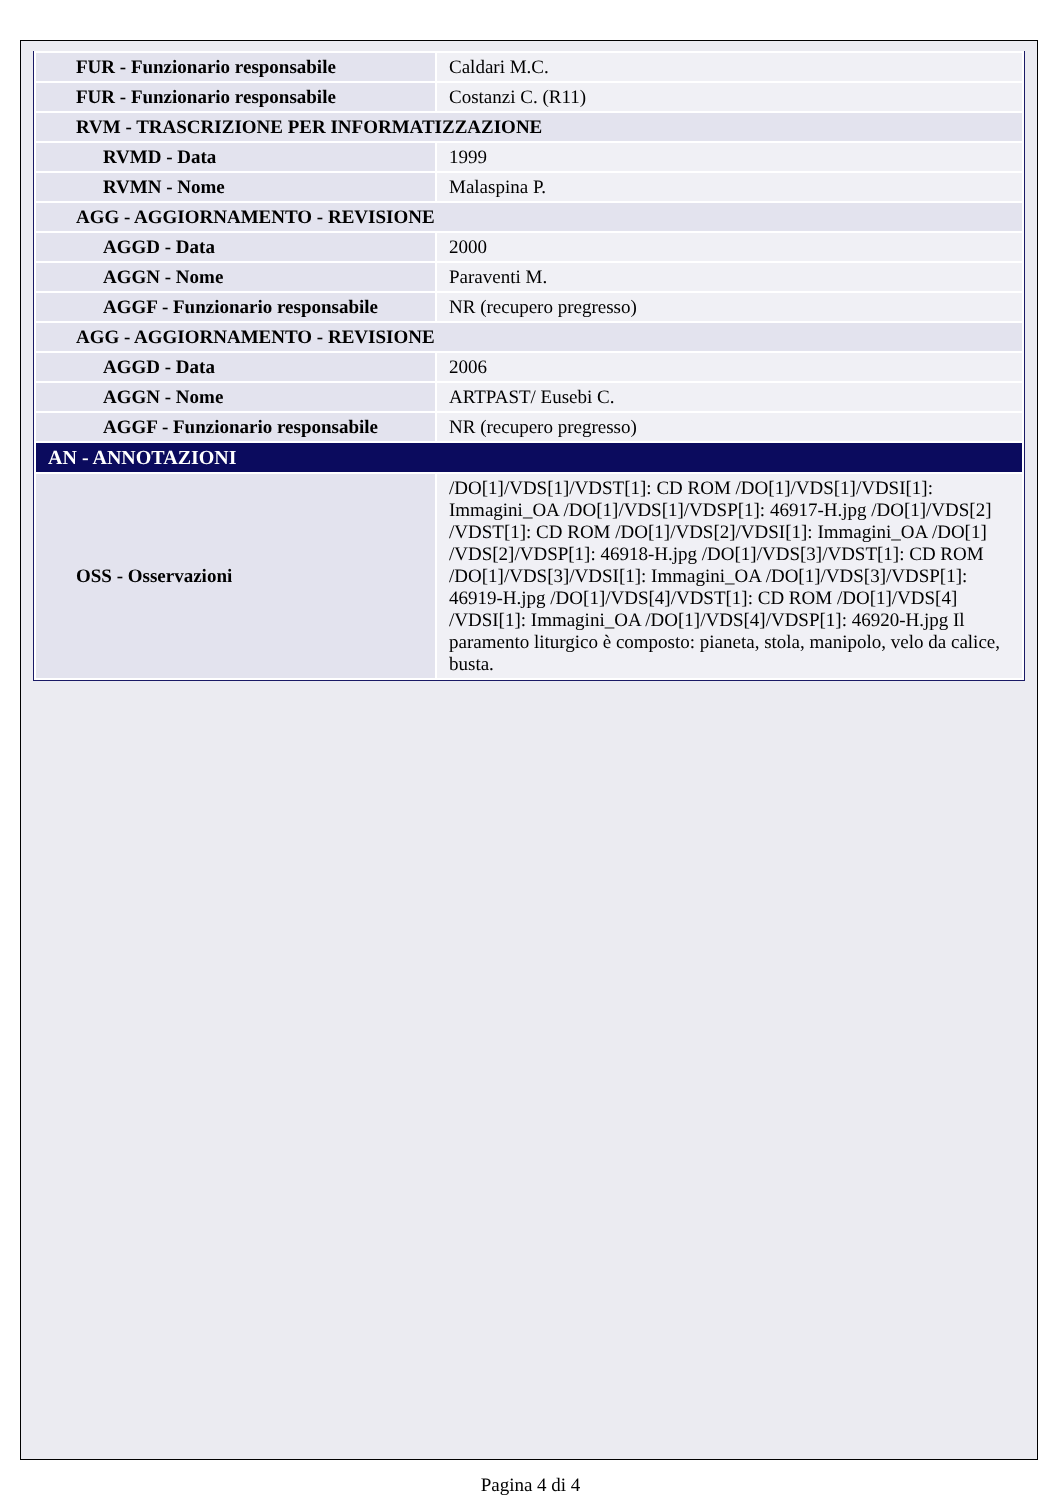| FUR - Funzionario responsabile | Caldari M.C. |
| FUR - Funzionario responsabile | Costanzi C. (R11) |
| RVM - TRASCRIZIONE PER INFORMATIZZAZIONE | |
| RVMD - Data | 1999 |
| RVMN - Nome | Malaspina P. |
| AGG - AGGIORNAMENTO - REVISIONE | |
| AGGD - Data | 2000 |
| AGGN - Nome | Paraventi M. |
| AGGF - Funzionario responsabile | NR (recupero pregresso) |
| AGG - AGGIORNAMENTO - REVISIONE | |
| AGGD - Data | 2006 |
| AGGN - Nome | ARTPAST/ Eusebi C. |
| AGGF - Funzionario responsabile | NR (recupero pregresso) |
| AN - ANNOTAZIONI | |
| OSS - Osservazioni | /DO[1]/VDS[1]/VDST[1]: CD ROM /DO[1]/VDS[1]/VDSI[1]: Immagini_OA /DO[1]/VDS[1]/VDSP[1]: 46917-H.jpg /DO[1]/VDS[2] /VDST[1]: CD ROM /DO[1]/VDS[2]/VDSI[1]: Immagini_OA /DO[1] /VDS[2]/VDSP[1]: 46918-H.jpg /DO[1]/VDS[3]/VDST[1]: CD ROM /DO[1]/VDS[3]/VDSI[1]: Immagini_OA /DO[1]/VDS[3]/VDSP[1]: 46919-H.jpg /DO[1]/VDS[4]/VDST[1]: CD ROM /DO[1]/VDS[4] /VDSI[1]: Immagini_OA /DO[1]/VDS[4]/VDSP[1]: 46920-H.jpg Il paramento liturgico è composto: pianeta, stola, manipolo, velo da calice, busta. |
Pagina 4 di 4